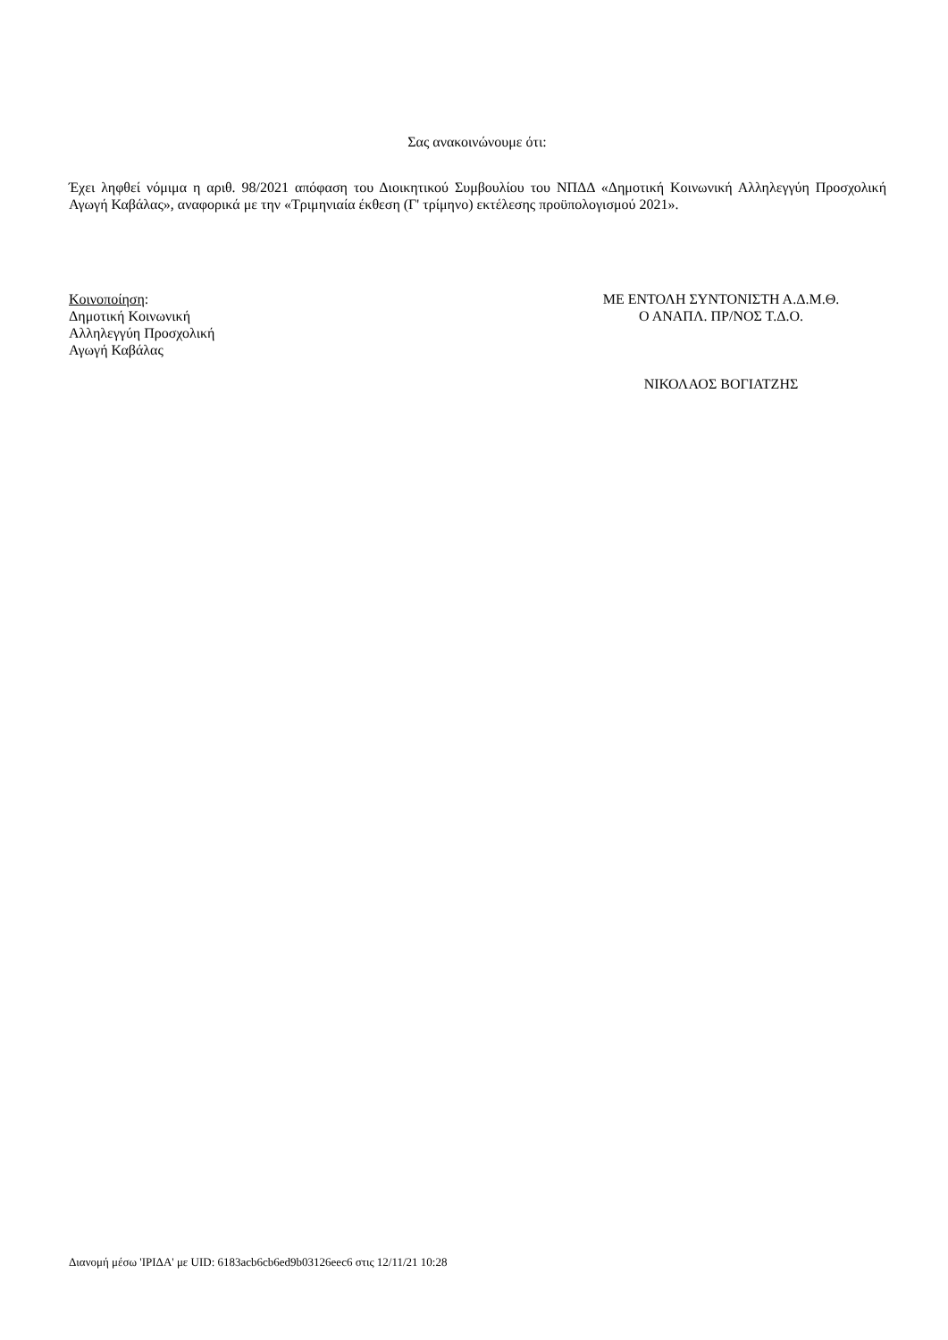Σας ανακοινώνουμε ότι:
Έχει ληφθεί νόμιμα η αριθ. 98/2021 απόφαση του Διοικητικού Συμβουλίου του ΝΠΔΔ «Δημοτική Κοινωνική Αλληλεγγύη Προσχολική Αγωγή Καβάλας», αναφορικά με την «Τριμηνιαία έκθεση (Γ' τρίμηνο) εκτέλεσης προϋπολογισμού 2021».
Κοινοποίηση:
Δημοτική Κοινωνική
Αλληλεγγύη Προσχολική
Αγωγή Καβάλας
ΜΕ ΕΝΤΟΛΗ ΣΥΝΤΟΝΙΣΤΗ Α.Δ.Μ.Θ.
Ο ΑΝΑΠΛ. ΠΡ/ΝΟΣ Τ.Δ.Ο.
ΝΙΚΟΛΑΟΣ ΒΟΓΙΑΤΖΗΣ
Διανομή μέσω 'ΙΡΙΔΑ' με UID: 6183acb6cb6ed9b03126eec6 στις 12/11/21 10:28